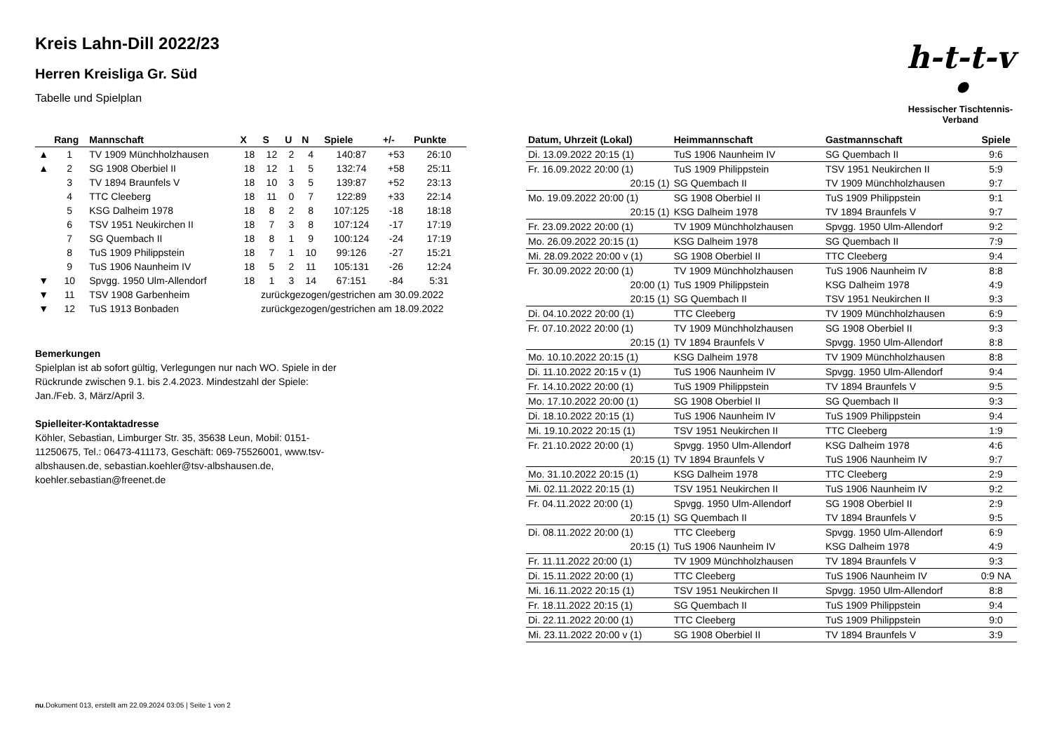h-t-t-v •
Hessischer Tischtennis-Verband
Kreis Lahn-Dill 2022/23
Herren Kreisliga Gr. Süd
Tabelle und Spielplan
| | Rang | Mannschaft | X | S | U | N | Spiele | +/- | Punkte |
| --- | --- | --- | --- | --- | --- | --- | --- | --- | --- |
| ▲ | 1 | TV 1909 Münchholzhausen | 18 | 12 | 2 | 4 | 140:87 | +53 | 26:10 |
| ▲ | 2 | SG 1908 Oberbiel II | 18 | 12 | 1 | 5 | 132:74 | +58 | 25:11 |
| | 3 | TV 1894 Braunfels V | 18 | 10 | 3 | 5 | 139:87 | +52 | 23:13 |
| | 4 | TTC Cleeberg | 18 | 11 | 0 | 7 | 122:89 | +33 | 22:14 |
| | 5 | KSG Dalheim 1978 | 18 | 8 | 2 | 8 | 107:125 | -18 | 18:18 |
| | 6 | TSV 1951 Neukirchen II | 18 | 7 | 3 | 8 | 107:124 | -17 | 17:19 |
| | 7 | SG Quembach II | 18 | 8 | 1 | 9 | 100:124 | -24 | 17:19 |
| | 8 | TuS 1909 Philippstein | 18 | 7 | 1 | 10 | 99:126 | -27 | 15:21 |
| | 9 | TuS 1906 Naunheim IV | 18 | 5 | 2 | 11 | 105:131 | -26 | 12:24 |
| ▼ | 10 | Spvgg. 1950 Ulm-Allendorf | 18 | 1 | 3 | 14 | 67:151 | -84 | 5:31 |
| ▼ | 11 | TSV 1908 Garbenheim | zurückgezogen/gestrichen am 30.09.2022 | | | | | | |
| ▼ | 12 | TuS 1913 Bonbaden | zurückgezogen/gestrichen am 18.09.2022 | | | | | | |
Bemerkungen
Spielplan ist ab sofort gültig, Verlegungen nur nach WO. Spiele in der Rückrunde zwischen 9.1. bis 2.4.2023. Mindestzahl der Spiele: Jan./Feb. 3, März/April 3.
Spielleiter-Kontaktadresse
Köhler, Sebastian, Limburger Str. 35, 35638 Leun, Mobil: 0151-11250675, Tel.: 06473-411173, Geschäft: 069-75526001, www.tsv-albshausen.de, sebastian.koehler@tsv-albshausen.de, koehler.sebastian@freenet.de
| Datum, Uhrzeit (Lokal) | Heimmannschaft | Gastmannschaft | Spiele |
| --- | --- | --- | --- |
| Di. 13.09.2022 20:15 (1) | TuS 1906 Naunheim IV | SG Quembach II | 9:6 |
| Fr. 16.09.2022 20:00 (1) | TuS 1909 Philippstein | TSV 1951 Neukirchen II | 5:9 |
| 20:15 (1) | SG Quembach II | TV 1909 Münchholzhausen | 9:7 |
| Mo. 19.09.2022 20:00 (1) | SG 1908 Oberbiel II | TuS 1909 Philippstein | 9:1 |
| 20:15 (1) | KSG Dalheim 1978 | TV 1894 Braunfels V | 9:7 |
| Fr. 23.09.2022 20:00 (1) | TV 1909 Münchholzhausen | Spvgg. 1950 Ulm-Allendorf | 9:2 |
| Mo. 26.09.2022 20:15 (1) | KSG Dalheim 1978 | SG Quembach II | 7:9 |
| Mi. 28.09.2022 20:00 v (1) | SG 1908 Oberbiel II | TTC Cleeberg | 9:4 |
| Fr. 30.09.2022 20:00 (1) | TV 1909 Münchholzhausen | TuS 1906 Naunheim IV | 8:8 |
| 20:00 (1) | TuS 1909 Philippstein | KSG Dalheim 1978 | 4:9 |
| 20:15 (1) | SG Quembach II | TSV 1951 Neukirchen II | 9:3 |
| Di. 04.10.2022 20:00 (1) | TTC Cleeberg | TV 1909 Münchholzhausen | 6:9 |
| Fr. 07.10.2022 20:00 (1) | TV 1909 Münchholzhausen | SG 1908 Oberbiel II | 9:3 |
| 20:15 (1) | TV 1894 Braunfels V | Spvgg. 1950 Ulm-Allendorf | 8:8 |
| Mo. 10.10.2022 20:15 (1) | KSG Dalheim 1978 | TV 1909 Münchholzhausen | 8:8 |
| Di. 11.10.2022 20:15 v (1) | TuS 1906 Naunheim IV | Spvgg. 1950 Ulm-Allendorf | 9:4 |
| Fr. 14.10.2022 20:00 (1) | TuS 1909 Philippstein | TV 1894 Braunfels V | 9:5 |
| Mo. 17.10.2022 20:00 (1) | SG 1908 Oberbiel II | SG Quembach II | 9:3 |
| Di. 18.10.2022 20:15 (1) | TuS 1906 Naunheim IV | TuS 1909 Philippstein | 9:4 |
| Mi. 19.10.2022 20:15 (1) | TSV 1951 Neukirchen II | TTC Cleeberg | 1:9 |
| Fr. 21.10.2022 20:00 (1) | Spvgg. 1950 Ulm-Allendorf | KSG Dalheim 1978 | 4:6 |
| 20:15 (1) | TV 1894 Braunfels V | TuS 1906 Naunheim IV | 9:7 |
| Mo. 31.10.2022 20:15 (1) | KSG Dalheim 1978 | TTC Cleeberg | 2:9 |
| Mi. 02.11.2022 20:15 (1) | TSV 1951 Neukirchen II | TuS 1906 Naunheim IV | 9:2 |
| Fr. 04.11.2022 20:00 (1) | Spvgg. 1950 Ulm-Allendorf | SG 1908 Oberbiel II | 2:9 |
| 20:15 (1) | SG Quembach II | TV 1894 Braunfels V | 9:5 |
| Di. 08.11.2022 20:00 (1) | TTC Cleeberg | Spvgg. 1950 Ulm-Allendorf | 6:9 |
| 20:15 (1) | TuS 1906 Naunheim IV | KSG Dalheim 1978 | 4:9 |
| Fr. 11.11.2022 20:00 (1) | TV 1909 Münchholzhausen | TV 1894 Braunfels V | 9:3 |
| Di. 15.11.2022 20:00 (1) | TTC Cleeberg | TuS 1906 Naunheim IV | 0:9 NA |
| Mi. 16.11.2022 20:15 (1) | TSV 1951 Neukirchen II | Spvgg. 1950 Ulm-Allendorf | 8:8 |
| Fr. 18.11.2022 20:15 (1) | SG Quembach II | TuS 1909 Philippstein | 9:4 |
| Di. 22.11.2022 20:00 (1) | TTC Cleeberg | TuS 1909 Philippstein | 9:0 |
| Mi. 23.11.2022 20:00 v (1) | SG 1908 Oberbiel II | TV 1894 Braunfels V | 3:9 |
nu.Dokument 013, erstellt am 22.09.2024 03:05 | Seite 1 von 2